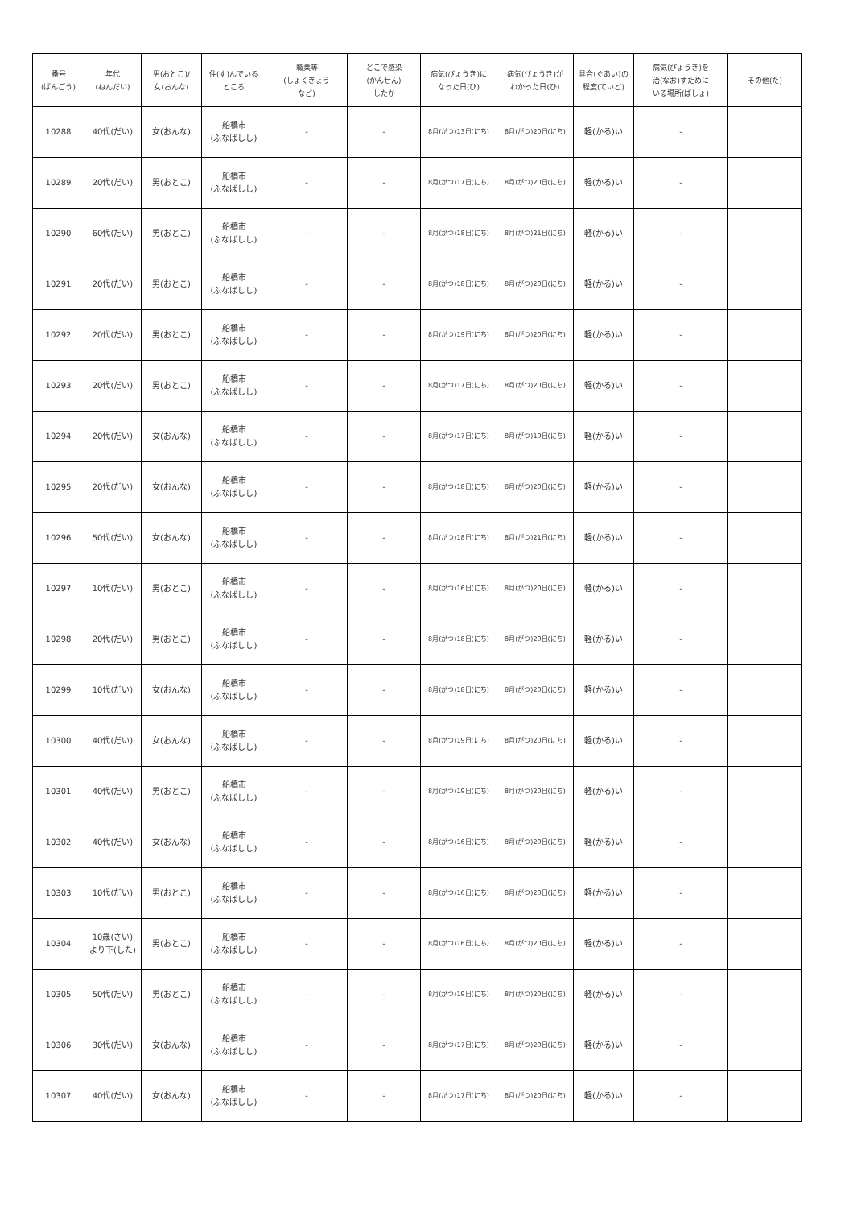| 番号 (ばんごう) | 年代 (ねんだい) | 男(おとこ)/ 女(おんな) | 住(す)んでいる ところ | 職業等 (しょくぎょう など) | どこで感染 (かんせん) したか | 病気(びょうき)に なった日(ひ) | 病気(びょうき)が わかった日(ひ) | 具合(ぐあい)の 程度(ていど) | 病気(びょうき)を 治(なお)すために いる場所(ばしょ) | その他(た) |
| --- | --- | --- | --- | --- | --- | --- | --- | --- | --- | --- |
| 10288 | 40代(だい) | 女(おんな) | 船橋市 (ふなばしし) | - | - | 8月(がつ)13日(にち) | 8月(がつ)20日(にち) | 軽(かる)い | - | |
| 10289 | 20代(だい) | 男(おとこ) | 船橋市 (ふなばしし) | - | - | 8月(がつ)17日(にち) | 8月(がつ)20日(にち) | 軽(かる)い | - | |
| 10290 | 60代(だい) | 男(おとこ) | 船橋市 (ふなばしし) | - | - | 8月(がつ)18日(にち) | 8月(がつ)21日(にち) | 軽(かる)い | - | |
| 10291 | 20代(だい) | 男(おとこ) | 船橋市 (ふなばしし) | - | - | 8月(がつ)18日(にち) | 8月(がつ)20日(にち) | 軽(かる)い | - | |
| 10292 | 20代(だい) | 男(おとこ) | 船橋市 (ふなばしし) | - | - | 8月(がつ)19日(にち) | 8月(がつ)20日(にち) | 軽(かる)い | - | |
| 10293 | 20代(だい) | 男(おとこ) | 船橋市 (ふなばしし) | - | - | 8月(がつ)17日(にち) | 8月(がつ)20日(にち) | 軽(かる)い | - | |
| 10294 | 20代(だい) | 女(おんな) | 船橋市 (ふなばしし) | - | - | 8月(がつ)17日(にち) | 8月(がつ)19日(にち) | 軽(かる)い | - | |
| 10295 | 20代(だい) | 女(おんな) | 船橋市 (ふなばしし) | - | - | 8月(がつ)18日(にち) | 8月(がつ)20日(にち) | 軽(かる)い | - | |
| 10296 | 50代(だい) | 女(おんな) | 船橋市 (ふなばしし) | - | - | 8月(がつ)18日(にち) | 8月(がつ)21日(にち) | 軽(かる)い | - | |
| 10297 | 10代(だい) | 男(おとこ) | 船橋市 (ふなばしし) | - | - | 8月(がつ)16日(にち) | 8月(がつ)20日(にち) | 軽(かる)い | - | |
| 10298 | 20代(だい) | 男(おとこ) | 船橋市 (ふなばしし) | - | - | 8月(がつ)18日(にち) | 8月(がつ)20日(にち) | 軽(かる)い | - | |
| 10299 | 10代(だい) | 女(おんな) | 船橋市 (ふなばしし) | - | - | 8月(がつ)18日(にち) | 8月(がつ)20日(にち) | 軽(かる)い | - | |
| 10300 | 40代(だい) | 女(おんな) | 船橋市 (ふなばしし) | - | - | 8月(がつ)19日(にち) | 8月(がつ)20日(にち) | 軽(かる)い | - | |
| 10301 | 40代(だい) | 男(おとこ) | 船橋市 (ふなばしし) | - | - | 8月(がつ)19日(にち) | 8月(がつ)20日(にち) | 軽(かる)い | - | |
| 10302 | 40代(だい) | 女(おんな) | 船橋市 (ふなばしし) | - | - | 8月(がつ)16日(にち) | 8月(がつ)20日(にち) | 軽(かる)い | - | |
| 10303 | 10代(だい) | 男(おとこ) | 船橋市 (ふなばしし) | - | - | 8月(がつ)16日(にち) | 8月(がつ)20日(にち) | 軽(かる)い | - | |
| 10304 | 10歳(さい) より下(した) | 男(おとこ) | 船橋市 (ふなばしし) | - | - | 8月(がつ)16日(にち) | 8月(がつ)20日(にち) | 軽(かる)い | - | |
| 10305 | 50代(だい) | 男(おとこ) | 船橋市 (ふなばしし) | - | - | 8月(がつ)19日(にち) | 8月(がつ)20日(にち) | 軽(かる)い | - | |
| 10306 | 30代(だい) | 女(おんな) | 船橋市 (ふなばしし) | - | - | 8月(がつ)17日(にち) | 8月(がつ)20日(にち) | 軽(かる)い | - | |
| 10307 | 40代(だい) | 女(おんな) | 船橋市 (ふなばしし) | - | - | 8月(がつ)17日(にち) | 8月(がつ)20日(にち) | 軽(かる)い | - | |